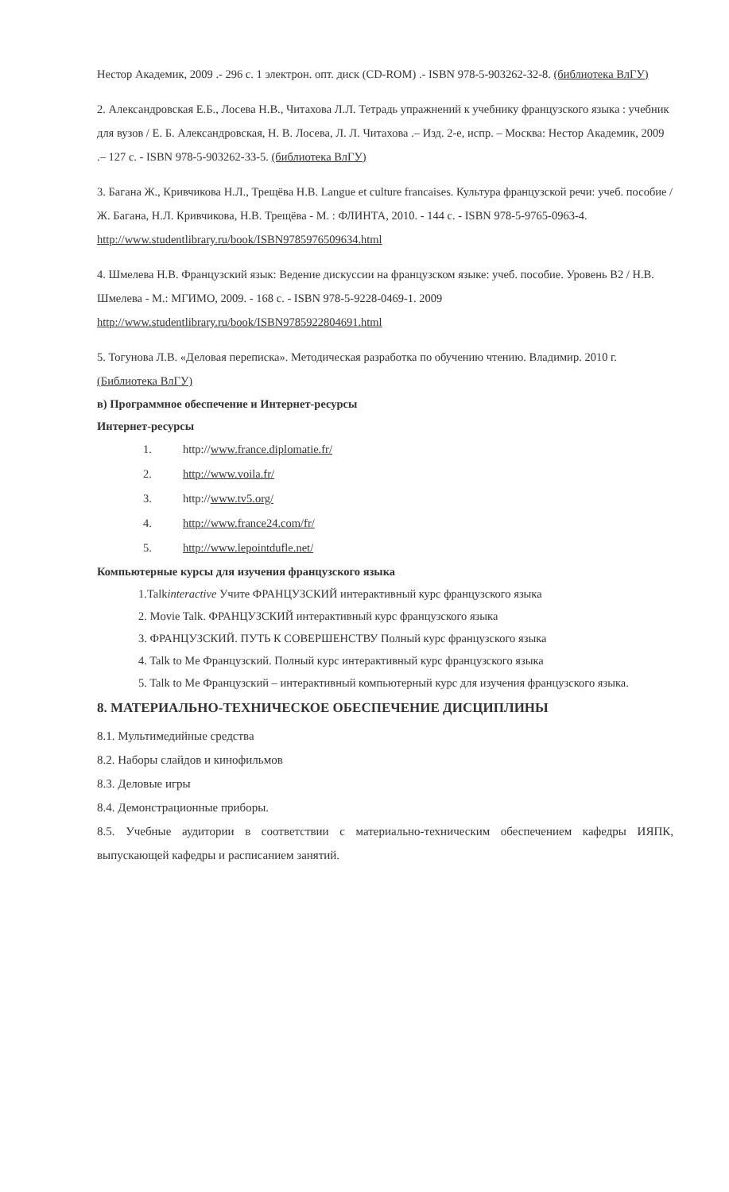Нестор Академик, 2009 .- 296 с. 1 электрон. опт. диск (CD-ROM) .- ISBN 978-5-903262-32-8. (библиотека ВлГУ)
2. Александровская Е.Б., Лосева Н.В., Читахова Л.Л. Тетрадь упражнений к учебнику французского языка : учебник для вузов / Е. Б. Александровская, Н. В. Лосева, Л. Л. Читахова .– Изд. 2-е, испр. – Москва: Нестор Академик, 2009 .– 127 с. - ISBN 978-5-903262-33-5. (библиотека ВлГУ)
3. Багана Ж., Кривчикова Н.Л., Трещёва Н.В. Langue et culture francaises. Культура французской речи: учеб. пособие / Ж. Багана, Н.Л. Кривчикова, Н.В. Трещёва - М. : ФЛИНТА, 2010. - 144 с. - ISBN 978-5-9765-0963-4. http://www.studentlibrary.ru/book/ISBN9785976509634.html
4. Шмелева Н.В. Французский язык: Ведение дискуссии на французском языке: учеб. пособие. Уровень В2 / Н.В. Шмелева - М.: МГИМО, 2009. - 168 с. - ISBN 978-5-9228-0469-1. 2009 http://www.studentlibrary.ru/book/ISBN9785922804691.html
5. Тогунова Л.В. «Деловая переписка». Методическая разработка по обучению чтению. Владимир. 2010 г. (Библиотека ВлГУ)
в) Программное обеспечение и Интернет-ресурсы
Интернет-ресурсы
1. http://www.france.diplomatie.fr/
2. http://www.voila.fr/
3. http://www.tv5.org/
4. http://www.france24.com/fr/
5. http://www.lepointdufle.net/
Компьютерные курсы для изучения французского языка
1.Talkinteractive Учите ФРАНЦУЗСКИЙ интерактивный курс французского языка
2. Movie Talk. ФРАНЦУЗСКИЙ интерактивный курс французского языка
3. ФРАНЦУЗСКИЙ. ПУТЬ К СОВЕРШЕНСТВУ Полный курс французского языка
4. Talk to Me Французский. Полный курс интерактивный курс французского языка
5. Talk to Me Французский – интерактивный компьютерный курс для изучения французского языка.
8. МАТЕРИАЛЬНО-ТЕХНИЧЕСКОЕ ОБЕСПЕЧЕНИЕ ДИСЦИПЛИНЫ
8.1. Мультимедийные средства
8.2. Наборы слайдов и кинофильмов
8.3. Деловые игры
8.4. Демонстрационные приборы.
8.5. Учебные аудитории в соответствии с материально-техническим обеспечением кафедры ИЯПК, выпускающей кафедры и расписанием занятий.